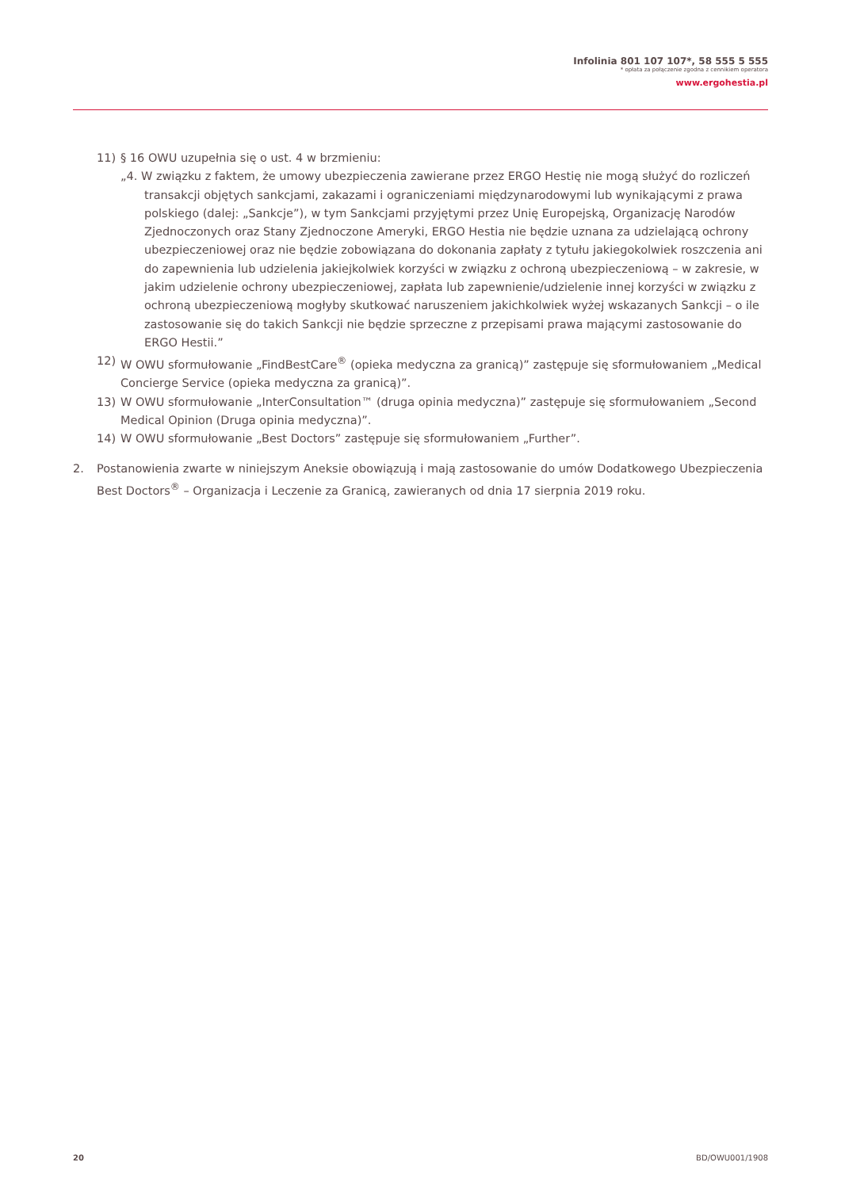Infolinia 801 107 107*, 58 555 5 555
* opłata za połączenie zgodna z cennikiem operatora
www.ergohestia.pl
11) § 16 OWU uzupełnia się o ust. 4 w brzmieniu:
„4. W związku z faktem, że umowy ubezpieczenia zawierane przez ERGO Hestię nie mogą służyć do rozliczeń transakcji objętych sankcjami, zakazami i ograniczeniami międzynarodowymi lub wynikającymi z prawa polskiego (dalej: „Sankcje”), w tym Sankcjami przyjętymi przez Unię Europejską, Organizację Narodów Zjednoczonych oraz Stany Zjednoczone Ameryki, ERGO Hestia nie będzie uznana za udzielającą ochrony ubezpieczeniowej oraz nie będzie zobowiązana do dokonania zapłaty z tytułu jakiegokolwiek roszczenia ani do zapewnienia lub udzielenia jakiejkolwiek korzyści w związku z ochroną ubezpieczeniową – w zakresie, w jakim udzielenie ochrony ubezpieczeniowej, zapłata lub zapewnienie/udzielenie innej korzyści w związku z ochroną ubezpieczeniową mogłyby skutkować naruszeniem jakichkolwiek wyżej wskazanych Sankcji – o ile zastosowanie się do takich Sankcji nie będzie sprzeczne z przepisami prawa mającymi zastosowanie do ERGO Hestii.”
12) W OWU sformułowanie „FindBestCare<sup>®</sup> (opieka medyczna za granicą)” zastępuje się sformułowaniem „Medical Concierge Service (opieka medyczna za granicą)”.
13) W OWU sformułowanie „InterConsultation™ (druga opinia medyczna)” zastępuje się sformułowaniem „Second Medical Opinion (Druga opinia medyczna)”.
14) W OWU sformułowanie „Best Doctors” zastępuje się sformułowaniem „Further”.
2. Postanowienia zwarte w niniejszym Aneksie obowiązują i mają zastosowanie do umów Dodatkowego Ubezpieczenia Best Doctors<sup>®</sup> – Organizacja i Leczenie za Granicą, zawieranych od dnia 17 sierpnia 2019 roku.
20 BD/OWU001/1908